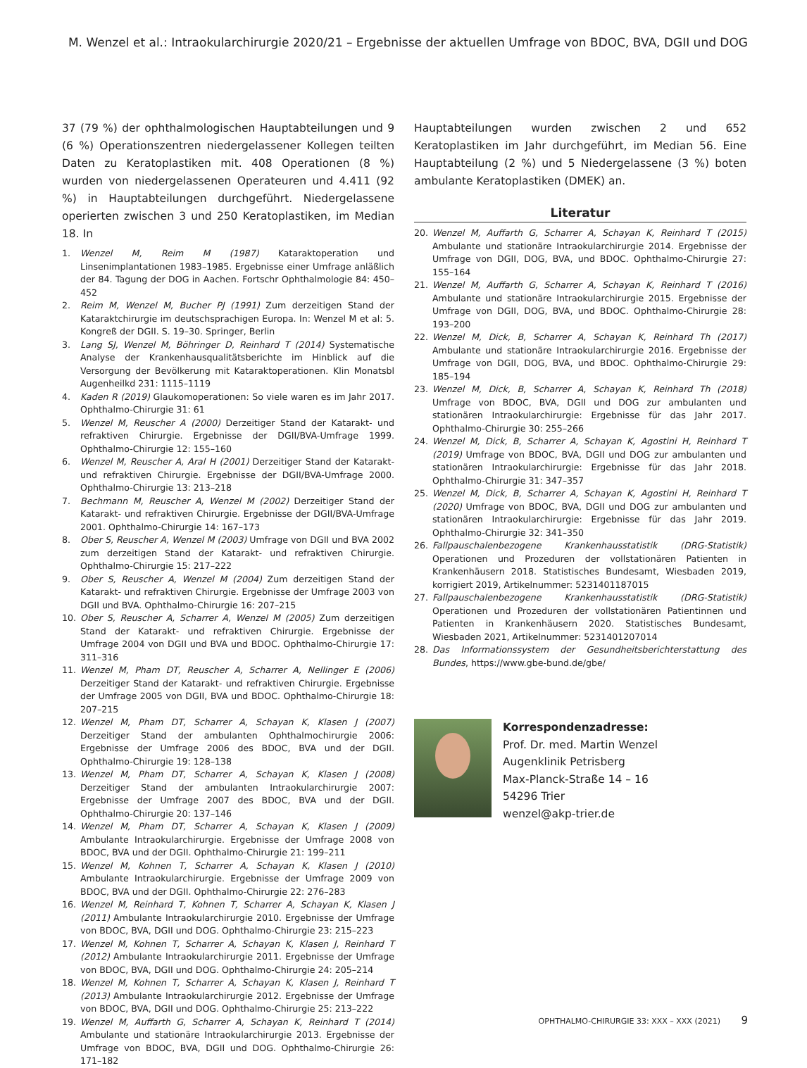M. Wenzel et al.: Intraokularchirurgie 2020/21 – Ergebnisse der aktuellen Umfrage von BDOC, BVA, DGII und DOG
37 (79 %) der ophthalmologischen Hauptabteilungen und 9 (6 %) Operationszentren niedergelassener Kollegen teilten Daten zu Keratoplastiken mit. 408 Operationen (8 %) wurden von niedergelassenen Operateuren und 4.411 (92 %) in Hauptabteilungen durchgeführt. Niedergelassene operierten zwischen 3 und 250 Keratoplastiken, im Median 18. In
1. Wenzel M, Reim M (1987) Kataraktoperation und Linsenimplantationen 1983–1985. Ergebnisse einer Umfrage anläßlich der 84. Tagung der DOG in Aachen. Fortschr Ophthalmologie 84: 450–452
2. Reim M, Wenzel M, Bucher PJ (1991) Zum derzeitigen Stand der Kataraktchirurgie im deutschsprachigen Europa. In: Wenzel M et al: 5. Kongreß der DGII. S. 19–30. Springer, Berlin
3. Lang SJ, Wenzel M, Böhringer D, Reinhard T (2014) Systematische Analyse der Krankenhausqualitätsberichte im Hinblick auf die Versorgung der Bevölkerung mit Kataraktoperationen. Klin Monatsbl Augenheilkd 231: 1115–1119
4. Kaden R (2019) Glaukomoperationen: So viele waren es im Jahr 2017. Ophthalmo-Chirurgie 31: 61
5. Wenzel M, Reuscher A (2000) Derzeitiger Stand der Katarakt- und refraktiven Chirurgie. Ergebnisse der DGII/BVA-Umfrage 1999. Ophthalmo-Chirurgie 12: 155–160
6. Wenzel M, Reuscher A, Aral H (2001) Derzeitiger Stand der Katarakt- und refraktiven Chirurgie. Ergebnisse der DGII/BVA-Umfrage 2000. Ophthalmo-Chirurgie 13: 213–218
7. Bechmann M, Reuscher A, Wenzel M (2002) Derzeitiger Stand der Katarakt- und refraktiven Chirurgie. Ergebnisse der DGII/BVA-Umfrage 2001. Ophthalmo-Chirurgie 14: 167–173
8. Ober S, Reuscher A, Wenzel M (2003) Umfrage von DGII und BVA 2002 zum derzeitigen Stand der Katarakt- und refraktiven Chirurgie. Ophthalmo-Chirurgie 15: 217–222
9. Ober S, Reuscher A, Wenzel M (2004) Zum derzeitigen Stand der Katarakt- und refraktiven Chirurgie. Ergebnisse der Umfrage 2003 von DGII und BVA. Ophthalmo-Chirurgie 16: 207–215
10. Ober S, Reuscher A, Scharrer A, Wenzel M (2005) Zum derzeitigen Stand der Katarakt- und refraktiven Chirurgie. Ergebnisse der Umfrage 2004 von DGII und BVA und BDOC. Ophthalmo-Chirurgie 17: 311–316
11. Wenzel M, Pham DT, Reuscher A, Scharrer A, Nellinger E (2006) Derzeitiger Stand der Katarakt- und refraktiven Chirurgie. Ergebnisse der Umfrage 2005 von DGII, BVA und BDOC. Ophthalmo-Chirurgie 18: 207–215
12. Wenzel M, Pham DT, Scharrer A, Schayan K, Klasen J (2007) Derzeitiger Stand der ambulanten Ophthalmochirurgie 2006: Ergebnisse der Umfrage 2006 des BDOC, BVA und der DGII. Ophthalmo-Chirurgie 19: 128–138
13. Wenzel M, Pham DT, Scharrer A, Schayan K, Klasen J (2008) Derzeitiger Stand der ambulanten Intraokularchirurgie 2007: Ergebnisse der Umfrage 2007 des BDOC, BVA und der DGII. Ophthalmo-Chirurgie 20: 137–146
14. Wenzel M, Pham DT, Scharrer A, Schayan K, Klasen J (2009) Ambulante Intraokularchirurgie. Ergebnisse der Umfrage 2008 von BDOC, BVA und der DGII. Ophthalmo-Chirurgie 21: 199–211
15. Wenzel M, Kohnen T, Scharrer A, Schayan K, Klasen J (2010) Ambulante Intraokularchirurgie. Ergebnisse der Umfrage 2009 von BDOC, BVA und der DGII. Ophthalmo-Chirurgie 22: 276–283
16. Wenzel M, Reinhard T, Kohnen T, Scharrer A, Schayan K, Klasen J (2011) Ambulante Intraokularchirurgie 2010. Ergebnisse der Umfrage von BDOC, BVA, DGII und DOG. Ophthalmo-Chirurgie 23: 215–223
17. Wenzel M, Kohnen T, Scharrer A, Schayan K, Klasen J, Reinhard T (2012) Ambulante Intraokularchirurgie 2011. Ergebnisse der Umfrage von BDOC, BVA, DGII und DOG. Ophthalmo-Chirurgie 24: 205–214
18. Wenzel M, Kohnen T, Scharrer A, Schayan K, Klasen J, Reinhard T (2013) Ambulante Intraokularchirurgie 2012. Ergebnisse der Umfrage von BDOC, BVA, DGII und DOG. Ophthalmo-Chirurgie 25: 213–222
19. Wenzel M, Auffarth G, Scharrer A, Schayan K, Reinhard T (2014) Ambulante und stationäre Intraokularchirurgie 2013. Ergebnisse der Umfrage von BDOC, BVA, DGII und DOG. Ophthalmo-Chirurgie 26: 171–182
Hauptabteilungen wurden zwischen 2 und 652 Keratoplastiken im Jahr durchgeführt, im Median 56. Eine Hauptabteilung (2 %) und 5 Niedergelassene (3 %) boten ambulante Keratoplastiken (DMEK) an.
Literatur
20. Wenzel M, Auffarth G, Scharrer A, Schayan K, Reinhard T (2015) Ambulante und stationäre Intraokularchirurgie 2014. Ergebnisse der Umfrage von DGII, DOG, BVA, und BDOC. Ophthalmo-Chirurgie 27: 155–164
21. Wenzel M, Auffarth G, Scharrer A, Schayan K, Reinhard T (2016) Ambulante und stationäre Intraokularchirurgie 2015. Ergebnisse der Umfrage von DGII, DOG, BVA, und BDOC. Ophthalmo-Chirurgie 28: 193–200
22. Wenzel M, Dick, B, Scharrer A, Schayan K, Reinhard Th (2017) Ambulante und stationäre Intraokularchirurgie 2016. Ergebnisse der Umfrage von DGII, DOG, BVA, und BDOC. Ophthalmo-Chirurgie 29: 185–194
23. Wenzel M, Dick, B, Scharrer A, Schayan K, Reinhard Th (2018) Umfrage von BDOC, BVA, DGII und DOG zur ambulanten und stationären Intraokularchirurgie: Ergebnisse für das Jahr 2017. Ophthalmo-Chirurgie 30: 255–266
24. Wenzel M, Dick, B, Scharrer A, Schayan K, Agostini H, Reinhard T (2019) Umfrage von BDOC, BVA, DGII und DOG zur ambulanten und stationären Intraokularchirurgie: Ergebnisse für das Jahr 2018. Ophthalmo-Chirurgie 31: 347–357
25. Wenzel M, Dick, B, Scharrer A, Schayan K, Agostini H, Reinhard T (2020) Umfrage von BDOC, BVA, DGII und DOG zur ambulanten und stationären Intraokularchirurgie: Ergebnisse für das Jahr 2019. Ophthalmo-Chirurgie 32: 341–350
26. Fallpauschalenbezogene Krankenhausstatistik (DRG-Statistik) Operationen und Prozeduren der vollstationären Patienten in Krankenhäusern 2018. Statistisches Bundesamt, Wiesbaden 2019, korrigiert 2019, Artikelnummer: 5231401187015
27. Fallpauschalenbezogene Krankenhausstatistik (DRG-Statistik) Operationen und Prozeduren der vollstationären Patientinnen und Patienten in Krankenhäusern 2020. Statistisches Bundesamt, Wiesbaden 2021, Artikelnummer: 5231401207014
28. Das Informationssystem der Gesundheitsberichterstattung des Bundes, https://www.gbe-bund.de/gbe/
Korrespondenzadresse:
Prof. Dr. med. Martin Wenzel
Augenklinik Petrisberg
Max-Planck-Straße 14 – 16
54296 Trier
wenzel@akp-trier.de
OPHTHALMO-CHIRURGIE 33: XXX – XXX (2021) 9